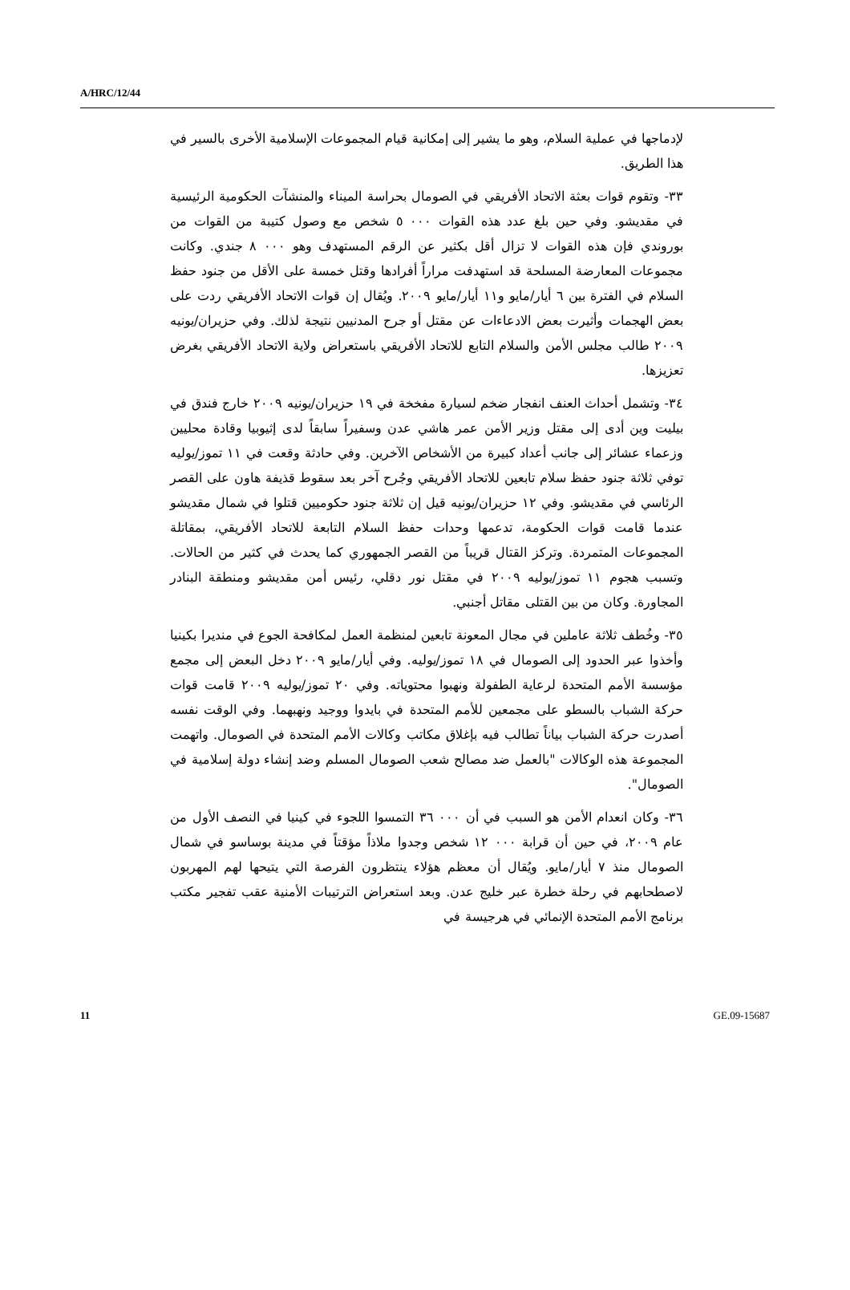A/HRC/12/44
لإدماجها في عملية السلام، وهو ما يشير إلى إمكانية قيام المجموعات الإسلامية الأخرى بالسير في هذا الطريق.
٣٣- وتقوم قوات بعثة الاتحاد الأفريقي في الصومال بحراسة الميناء والمنشآت الحكومية الرئيسية في مقديشو. وفي حين بلغ عدد هذه القوات ٠٠٠ ٥ شخص مع وصول كتيبة من القوات من بوروندي فإن هذه القوات لا تزال أقل بكثير عن الرقم المستهدف وهو ٠٠٠ ٨ جندي. وكانت مجموعات المعارضة المسلحة قد استهدفت مراراً أفرادها وقتل خمسة على الأقل من جنود حفظ السلام في الفترة بين ٦ أيار/مايو و١١ أيار/مايو ٢٠٠٩. ويُقال إن قوات الاتحاد الأفريقي ردت على بعض الهجمات وأثيرت بعض الادعاءات عن مقتل أو جرح المدنيين نتيجة لذلك. وفي حزيران/يونيه ٢٠٠٩ طالب مجلس الأمن والسلام التابع للاتحاد الأفريقي باستعراض ولاية الاتحاد الأفريقي بغرض تعزيزها.
٣٤- وتشمل أحداث العنف انفجار ضخم لسيارة مفخخة في ١٩ حزيران/يونيه ٢٠٠٩ خارج فندق في بيليت وين أدى إلى مقتل وزير الأمن عمر هاشي عدن وسفيراً سابقاً لدى إثيوبيا وقادة محليين وزعماء عشائر إلى جانب أعداد كبيرة من الأشخاص الآخرين. وفي حادثة وقعت في ١١ تموز/يوليه توفي ثلاثة جنود حفظ سلام تابعين للاتحاد الأفريقي وجُرح آخر بعد سقوط قذيفة هاون على القصر الرئاسي في مقديشو. وفي ١٢ حزيران/يونيه قيل إن ثلاثة جنود حكوميين قتلوا في شمال مقديشو عندما قامت قوات الحكومة، تدعمها وحدات حفظ السلام التابعة للاتحاد الأفريقي، بمقاتلة المجموعات المتمردة. وتركز القتال قريباً من القصر الجمهوري كما يحدث في كثير من الحالات. وتسبب هجوم ١١ تموز/يوليه ٢٠٠٩ في مقتل نور دقلي، رئيس أمن مقديشو ومنطقة البنادر المجاورة. وكان من بين القتلى مقاتل أجنبي.
٣٥- وخُطف ثلاثة عاملين في مجال المعونة تابعين لمنظمة العمل لمكافحة الجوع في منديرا بكينيا وأخذوا عبر الحدود إلى الصومال في ١٨ تموز/يوليه. وفي أيار/مايو ٢٠٠٩ دخل البعض إلى مجمع مؤسسة الأمم المتحدة لرعاية الطفولة ونهبوا محتوياته. وفي ٢٠ تموز/يوليه ٢٠٠٩ قامت قوات حركة الشباب بالسطو على مجمعين للأمم المتحدة في بايدوا ووجيد ونهبهما. وفي الوقت نفسه أصدرت حركة الشباب بياناً تطالب فيه بإغلاق مكاتب وكالات الأمم المتحدة في الصومال. واتهمت المجموعة هذه الوكالات "بالعمل ضد مصالح شعب الصومال المسلم وضد إنشاء دولة إسلامية في الصومال".
٣٦- وكان انعدام الأمن هو السبب في أن ٠٠٠ ٣٦ التمسوا اللجوء في كينيا في النصف الأول من عام ٢٠٠٩، في حين أن قرابة ٠٠٠ ١٢ شخص وجدوا ملاذاً مؤقتاً في مدينة بوساسو في شمال الصومال منذ ٧ أيار/مايو. ويُقال أن معظم هؤلاء ينتظرون الفرصة التي يتيحها لهم المهربون لاصطحابهم في رحلة خطرة عبر خليج عدن. وبعد استعراض الترتيبات الأمنية عقب تفجير مكتب برنامج الأمم المتحدة الإنمائي في هرجيسة في
11 GE.09-15687